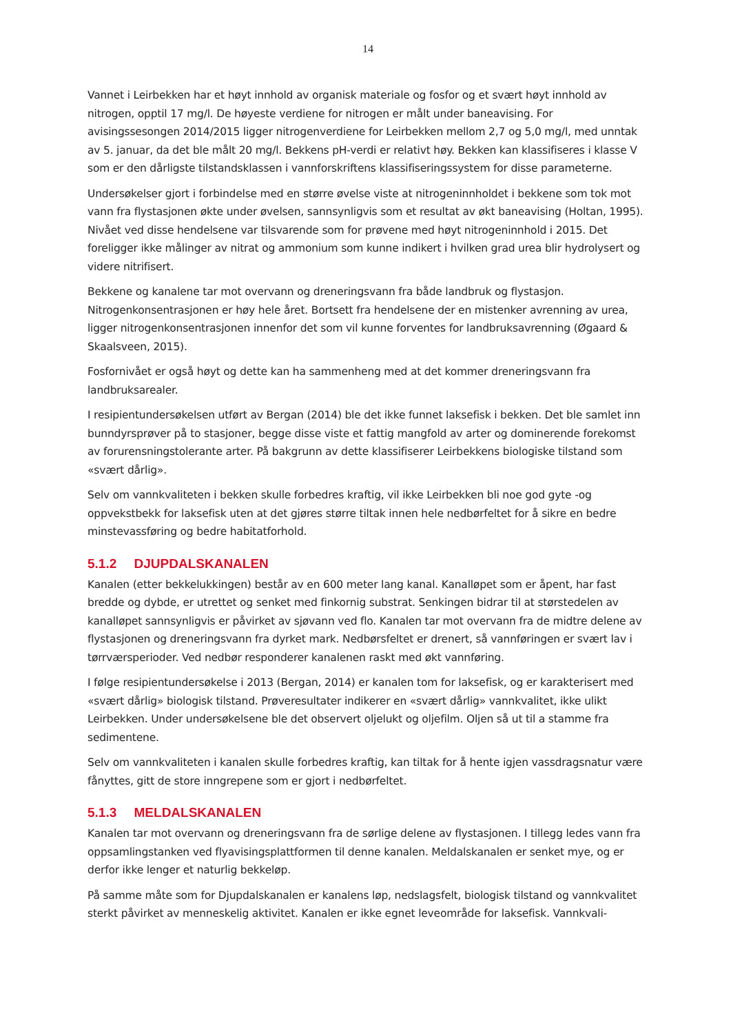14
Vannet i Leirbekken har et høyt innhold av organisk materiale og fosfor og et svært høyt innhold av nitrogen, opptil 17 mg/l. De høyeste verdiene for nitrogen er målt under baneavising. For avisingssesongen 2014/2015 ligger nitrogenverdiene for Leirbekken mellom 2,7 og 5,0 mg/l, med unntak av 5. januar, da det ble målt 20 mg/l. Bekkens pH-verdi er relativt høy. Bekken kan klassifiseres i klasse V som er den dårligste tilstandsklassen i vannforskriftens klassifiseringssystem for disse parameterne.
Undersøkelser gjort i forbindelse med en større øvelse viste at nitrogeninnholdet i bekkene som tok mot vann fra flystasjonen økte under øvelsen, sannsynligvis som et resultat av økt baneavising (Holtan, 1995). Nivået ved disse hendelsene var tilsvarende som for prøvene med høyt nitrogeninnhold i 2015. Det foreligger ikke målinger av nitrat og ammonium som kunne indikert i hvilken grad urea blir hydrolysert og videre nitrifisert.
Bekkene og kanalene tar mot overvann og dreneringsvann fra både landbruk og flystasjon. Nitrogenkonsentrasjonen er høy hele året. Bortsett fra hendelsene der en mistenker avrenning av urea, ligger nitrogenkonsentrasjonen innenfor det som vil kunne forventes for landbruksavrenning (Øgaard & Skaalsveen, 2015).
Fosfornivået er også høyt og dette kan ha sammenheng med at det kommer dreneringsvann fra landbruksarealer.
I resipientundersøkelsen utført av Bergan (2014) ble det ikke funnet laksefisk i bekken. Det ble samlet inn bunndyrsprøver på to stasjoner, begge disse viste et fattig mangfold av arter og dominerende forekomst av forurensningstolerante arter. På bakgrunn av dette klassifiserer Leirbekkens biologiske tilstand som «svært dårlig».
Selv om vannkvaliteten i bekken skulle forbedres kraftig, vil ikke Leirbekken bli noe god gyte -og oppvekstbekk for laksefisk uten at det gjøres større tiltak innen hele nedbørfeltet for å sikre en bedre minstevassføring og bedre habitatforhold.
5.1.2 DJUPDALSKANALEN
Kanalen (etter bekkelukkingen) består av en 600 meter lang kanal. Kanalløpet som er åpent, har fast bredde og dybde, er utrettet og senket med finkornig substrat. Senkingen bidrar til at størstedelen av kanalløpet sannsynligvis er påvirket av sjøvann ved flo. Kanalen tar mot overvann fra de midtre delene av flystasjonen og dreneringsvann fra dyrket mark. Nedbørsfeltet er drenert, så vannføringen er svært lav i tørrværsperioder. Ved nedbør responderer kanalenen raskt med økt vannføring.
I følge resipientundersøkelse i 2013 (Bergan, 2014) er kanalen tom for laksefisk, og er karakterisert med «svært dårlig» biologisk tilstand. Prøveresultater indikerer en «svært dårlig» vannkvalitet, ikke ulikt Leirbekken. Under undersøkelsene ble det observert oljelukt og oljefilm. Oljen så ut til a stamme fra sedimentene.
Selv om vannkvaliteten i kanalen skulle forbedres kraftig, kan tiltak for å hente igjen vassdragsnatur være fånyttes, gitt de store inngrepene som er gjort i nedbørfeltet.
5.1.3 MELDALSKANALEN
Kanalen tar mot overvann og dreneringsvann fra de sørlige delene av flystasjonen. I tillegg ledes vann fra oppsamlingstanken ved flyavisingsplattformen til denne kanalen. Meldalskanalen er senket mye, og er derfor ikke lenger et naturlig bekkeløp.
På samme måte som for Djupdalskanalen er kanalens løp, nedslagsfelt, biologisk tilstand og vannkvalitet sterkt påvirket av menneskelig aktivitet. Kanalen er ikke egnet leveområde for laksefisk. Vannkvali-